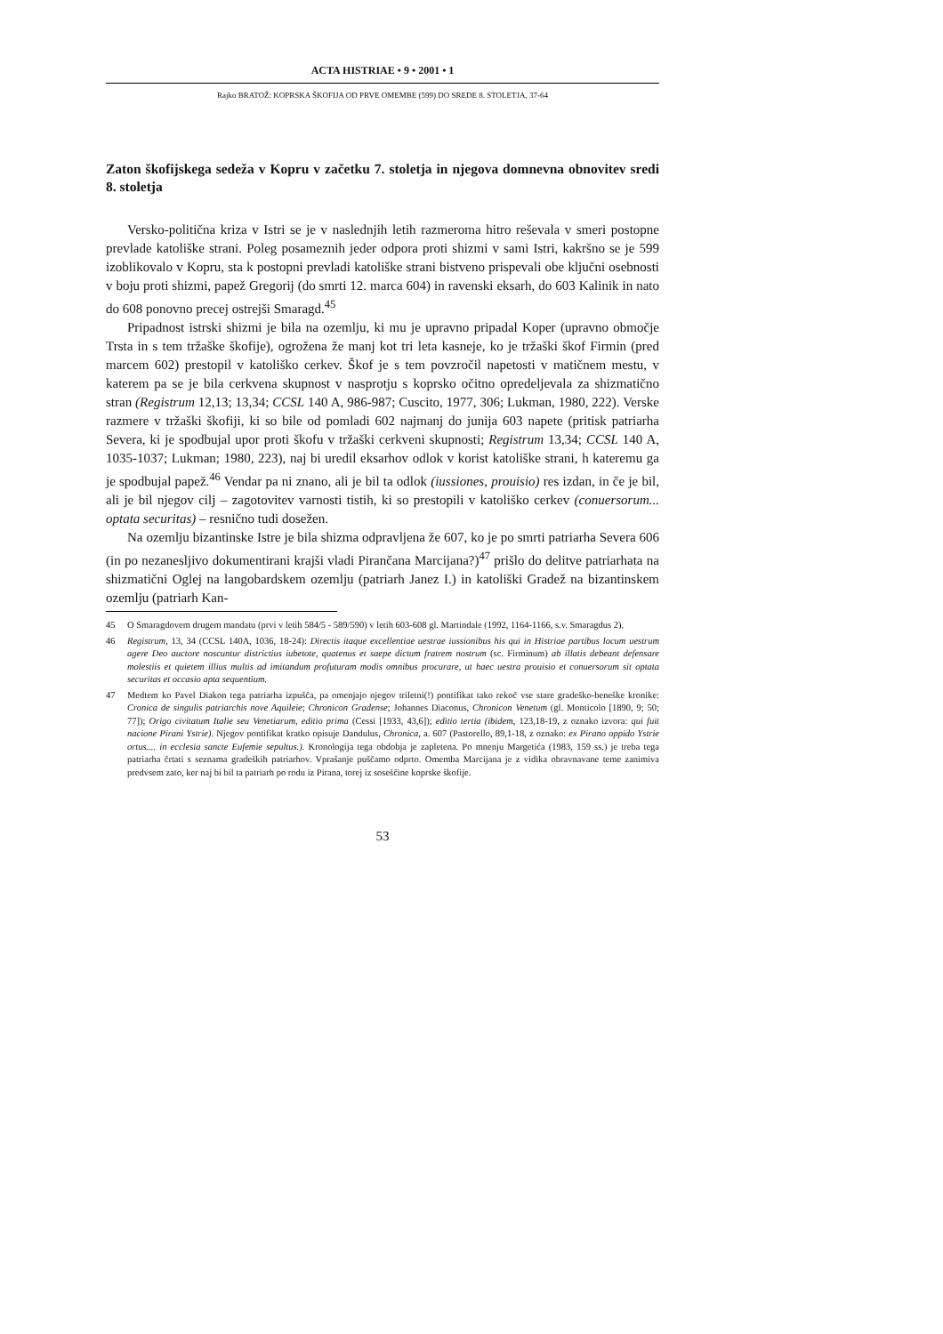ACTA HISTRIAE • 9 • 2001 • 1
Rajko BRATOŽ: KOPRSKA ŠKOFIJA OD PRVE OMEMBE (599) DO SREDE 8. STOLETJA, 37-64
Zaton škofijskega sedeža v Kopru v začetku 7. stoletja in njegova domnevna obnovitev sredi 8. stoletja
Versko-politična kriza v Istri se je v naslednjih letih razmeroma hitro reševala v smeri postopne prevlade katoliške strani. Poleg posameznih jeder odpora proti shizmi v sami Istri, kakršno se je 599 izoblikovalo v Kopru, sta k postopni prevladi katoliške strani bistveno prispevali obe ključni osebnosti v boju proti shizmi, papež Gregorij (do smrti 12. marca 604) in ravenski eksarh, do 603 Kalinik in nato do 608 ponovno precej ostrejši Smaragd.<sup>45</sup>
Pripadnost istrski shizmi je bila na ozemlju, ki mu je upravno pripadal Koper (upravno območje Trsta in s tem tržaške škofije), ogrožena že manj kot tri leta kasneje, ko je tržaški škof Firmin (pred marcem 602) prestopil v katoliško cerkev. Škof je s tem povzročil napetosti v matičnem mestu, v katerem pa se je bila cerkvena skupnost v nasprotju s koprsko očitno opredeljevala za shizmatično stran (Registrum 12,13; 13,34; CCSL 140 A, 986-987; Cuscito, 1977, 306; Lukman, 1980, 222). Verske razmere v tržaški škofiji, ki so bile od pomladi 602 najmanj do junija 603 napete (pritisk patriarha Severa, ki je spodbujal upor proti škofu v tržaški cerkveni skupnosti; Registrum 13,34; CCSL 140 A, 1035-1037; Lukman; 1980, 223), naj bi uredil eksarhov odlok v korist katoliške strani, h kateremu ga je spodbujal papež.<sup>46</sup> Vendar pa ni znano, ali je bil ta odlok (iussiones, prouisio) res izdan, in če je bil, ali je bil njegov cilj – zagotovitev varnosti tistih, ki so prestopili v katoliško cerkev (conuersorum... optata securitas) – resnično tudi dosežen.
Na ozemlju bizantinske Istre je bila shizma odpravljena že 607, ko je po smrti patriarha Severa 606 (in po nezanesljivo dokumentirani krajši vladi Pirančana Marcijana?)<sup>47</sup> prišlo do delitve patriarhata na shizmatični Oglej na langobardskem ozemlju (patriarh Janez I.) in katoliški Gradež na bizantinskem ozemlju (patriarh Kan-
45 O Smaragdovem drugem mandatu (prvi v letih 584/5 - 589/590) v letih 603-608 gl. Martindale (1992, 1164-1166, s.v. Smaragdus 2).
46 Registrum, 13, 34 (CCSL 140A, 1036, 18-24): Directis itaque excellentiae uestrae iussionibus his qui in Histriae partibus locum uestrum agere Deo auctore noscuntur districtius iubetote, quatenus et saepe dictum fratrem nostrum (sc. Firminum) ab illatis debeant defensare molestiis et quietem illius multis ad imitandum profuturam modis omnibus procurare, ut haec uestra prouisio et conuersorum sit optata securitas et occasio apta sequentium.
47 Medtem ko Pavel Diakon tega patriarha izpušča, pa omenjajo njegov triletni(!) pontifikat tako rekoč vse stare gradeško-beneške kronike: Cronica de singulis patriarchis nove Aquileie; Chronicon Gradense; Johannes Diaconus, Chronicon Venetum (gl. Monticolo [1890, 9; 50; 77]); Origo civitatum Italie seu Venetiarum, editio prima (Cessi [1933, 43,6]); editio tertia (ibidem, 123,18-19, z oznako izvora: qui fuit nacione Pirani Ystrie). Njegov pontifikat kratko opisuje Dandulus, Chronica, a. 607 (Pastorello, 89,1-18, z oznako: ex Pirano oppido Ystrie ortus.... in ecclesia sancte Eufemie sepultus.). Kronologija tega obdobja je zapletena. Po mnenju Margetića (1983, 159 ss.) je treba tega patriarha črtati s seznama gradeških patriarhov. Vprašanje puščamo odprto. Omemba Marcijana je z vidika obravnavane teme zanimiva predvsem zato, ker naj bi bil ta patriarh po rodu iz Pirana, torej iz soseščine koprske škofije.
53